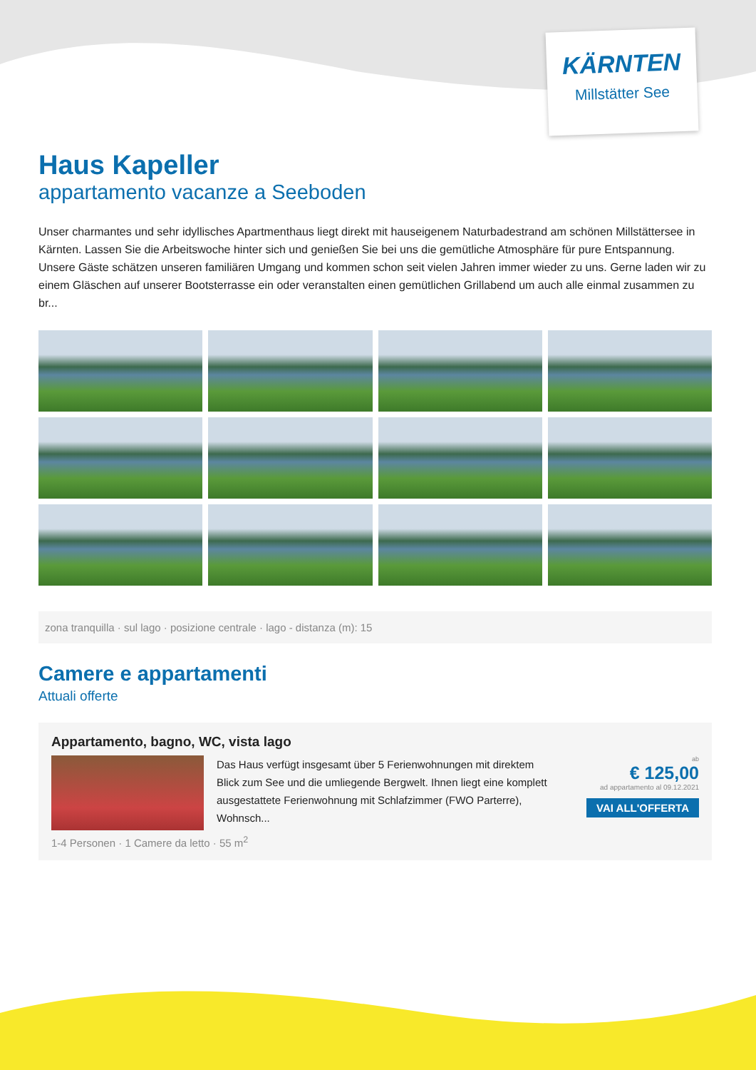KÄRNTEN
Millstätter See
Haus Kapeller
appartamento vacanze a Seeboden
Unser charmantes und sehr idyllisches Apartmenthaus liegt direkt mit hauseigenem Naturbadestrand am schönen Millstättersee in Kärnten. Lassen Sie die Arbeitswoche hinter sich und genießen Sie bei uns die gemütliche Atmosphäre für pure Entspannung. Unsere Gäste schätzen unseren familiären Umgang und kommen schon seit vielen Jahren immer wieder zu uns. Gerne laden wir zu einem Gläschen auf unserer Bootsterrasse ein oder veranstalten einen gemütlichen Grillabend um auch alle einmal zusammen zu br...
zona tranquilla · sul lago · posizione centrale · lago - distanza (m): 15
Camere e appartamenti
Attuali offerte
Appartamento, bagno, WC, vista lago
Das Haus verfügt insgesamt über 5 Ferienwohnungen mit direktem Blick zum See und die umliegende Bergwelt. Ihnen liegt eine komplett ausgestattete Ferienwohnung mit Schlafzimmer (FWO Parterre), Wohnsch...
ab
€ 125,00
ad appartamento al 09.12.2021
VAI ALL'OFFERTA
1-4 Personen · 1 Camere da letto · 55 m<sup>2</sup>